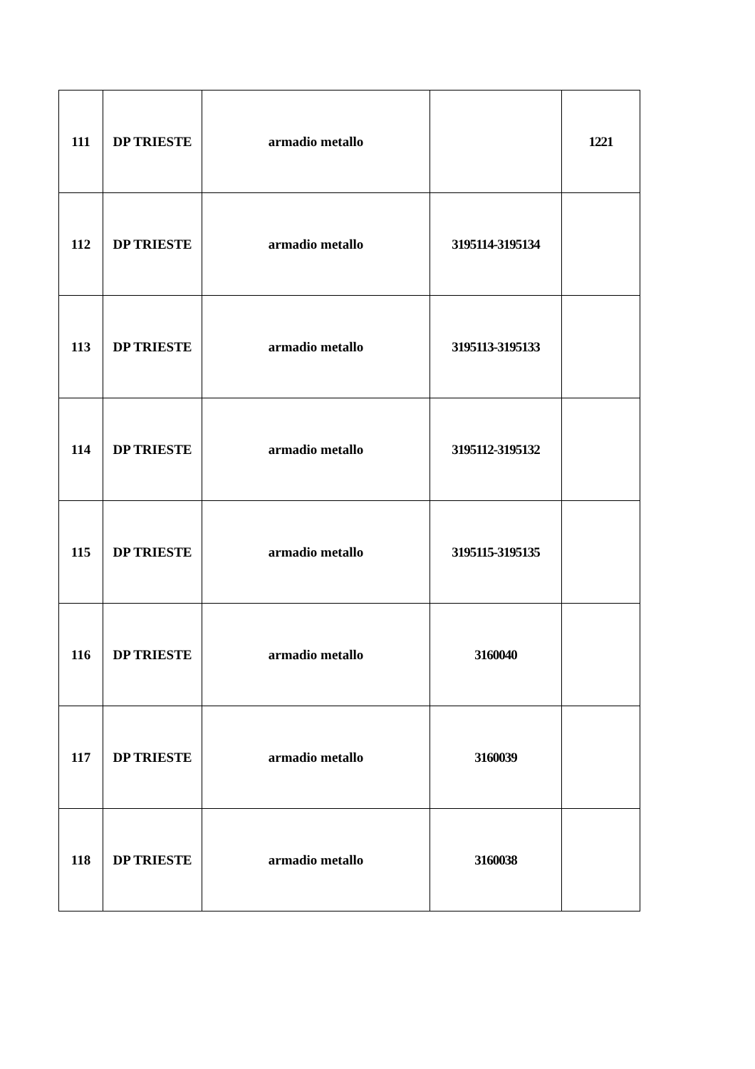| 111 | DP TRIESTE | armadio metallo | | 1221 |
| 112 | DP TRIESTE | armadio metallo | 3195114-3195134 | |
| 113 | DP TRIESTE | armadio metallo | 3195113-3195133 | |
| 114 | DP TRIESTE | armadio metallo | 3195112-3195132 | |
| 115 | DP TRIESTE | armadio metallo | 3195115-3195135 | |
| 116 | DP TRIESTE | armadio metallo | 3160040 | |
| 117 | DP TRIESTE | armadio metallo | 3160039 | |
| 118 | DP TRIESTE | armadio metallo | 3160038 | |